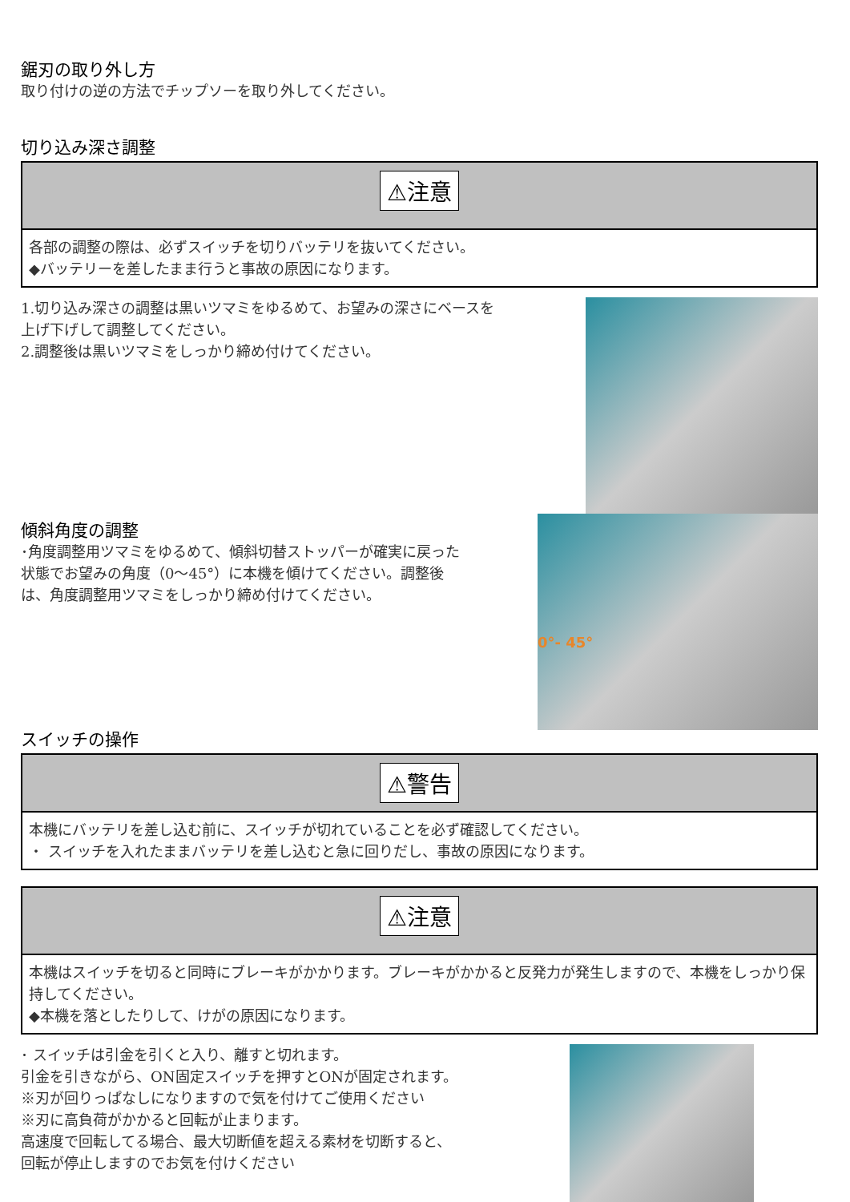鋸刃の取り外し方
取り付けの逆の方法でチップソーを取り外してください。
切り込み深さ調整
⚠注意
各部の調整の際は、必ずスイッチを切りバッテリを抜いてください。
◆バッテリーを差したまま行うと事故の原因になります。
1.切り込み深さの調整は黒いツマミをゆるめて、お望みの深さにベースを
上げ下げして調整してください。
2.調整後は黒いツマミをしっかり締め付けてください。
傾斜角度の調整
･角度調整用ツマミをゆるめて、傾斜切替ストッパーが確実に戻った
状態でお望みの角度（0～45°）に本機を傾けてください。調整後
は、角度調整用ツマミをしっかり締め付けてください。
スイッチの操作
0°- 45°
⚠警告
本機にバッテリを差し込む前に、スイッチが切れていることを必ず確認してください。
・ スイッチを入れたままバッテリを差し込むと急に回りだし、事故の原因になります。
⚠注意
本機はスイッチを切ると同時にブレーキがかかります。ブレーキがかかると反発力が発生しますので、本機をしっかり保持してください。
◆本機を落としたりして、けがの原因になります。
･ スイッチは引金を引くと入り、離すと切れます。
引金を引きながら、ON固定スイッチを押すとONが固定されます。
※刃が回りっぱなしになりますので気を付けてご使用ください
※刃に高負荷がかかると回転が止まります。
高速度で回転してる場合、最大切断値を超える素材を切断すると、
回転が停止しますのでお気を付けください